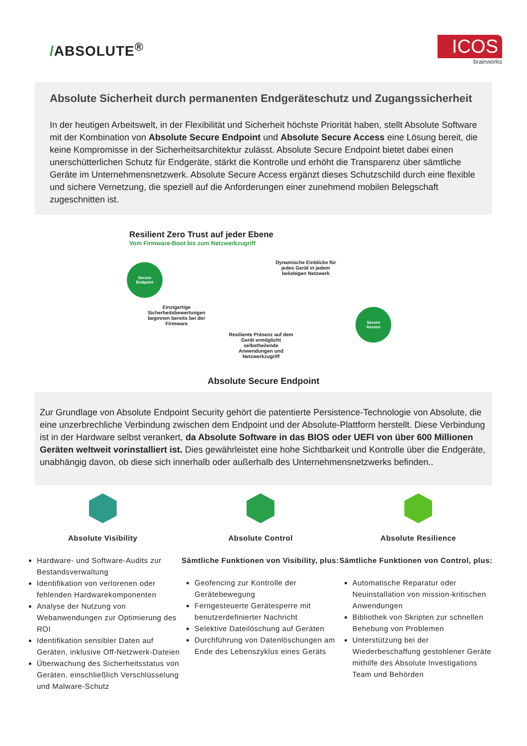/ABSOLUTE<sup>®</sup>
ICOS
brainworks
Absolute Sicherheit durch permanenten Endgeräteschutz und Zugangssicherheit
In der heutigen Arbeitswelt, in der Flexibilität und Sicherheit höchste Priorität haben, stellt Absolute Software mit der Kombination von Absolute Secure Endpoint und Absolute Secure Access eine Lösung bereit, die keine Kompromisse in der Sicherheitsarchitektur zulässt. Absolute Secure Endpoint bietet dabei einen unerschütterlichen Schutz für Endgeräte, stärkt die Kontrolle und erhöht die Transparenz über sämtliche Geräte im Unternehmensnetzwerk. Absolute Secure Access ergänzt dieses Schutzschild durch eine flexible und sichere Vernetzung, die speziell auf die Anforderungen einer zunehmend mobilen Belegschaft zugeschnitten ist.
Resilient Zero Trust auf jeder Ebene
Vom Firmware-Boot bis zum Netzwerkzugriff
Secure
Endpoint
Secure
Access
Dynamische Einblicke für jedes Gerät in jedem beliebigen Netzwerk
Einzigartige Sicherheitsbewertungen beginnen bereits bei der Firmware
Resiliente Präsenz auf dem Gerät ermöglicht selbstheilende Anwendungen und Netzwerkzugriff
Absolute Secure Endpoint
Zur Grundlage von Absolute Endpoint Security gehört die patentierte Persistence-Technologie von Absolute, die eine unzerbrechliche Verbindung zwischen dem Endpoint und der Absolute-Plattform herstellt. Diese Verbindung ist in der Hardware selbst verankert, da Absolute Software in das BIOS oder UEFI von über 600 Millionen Geräten weltweit vorinstalliert ist. Dies gewährleistet eine hohe Sichtbarkeit und Kontrolle über die Endgeräte, unabhängig davon, ob diese sich innerhalb oder außerhalb des Unternehmensnetzwerks befinden..
Absolute Visibility
Hardware- und Software-Audits zur Bestandsverwaltung
Identifikation von verlorenen oder fehlenden Hardwarekomponenten
Analyse der Nutzung von Webanwendungen zur Optimierung des ROI
Identifikation sensibler Daten auf Geräten, inklusive Off-Netzwerk-Dateien
Überwachung des Sicherheitsstatus von Geräten, einschließlich Verschlüsselung und Malware-Schutz
Absolute Control
Sämtliche Funktionen von Visibility, plus:
Geofencing zur Kontrolle der Gerätebewegung
Ferngesteuerte Gerätesperre mit benutzerdefinierter Nachricht
Selektive Dateilöschung auf Geräten
Durchführung von Datenlöschungen am Ende des Lebenszyklus eines Geräts
Absolute Resilience
Sämtliche Funktionen von Control, plus:
Automatische Reparatur oder Neuinstallation von mission-kritischen Anwendungen
Bibliothek von Skripten zur schnellen Behebung von Problemen
Unterstützung bei der Wiederbeschaffung gestohlener Geräte mithilfe des Absolute Investigations Team und Behörden